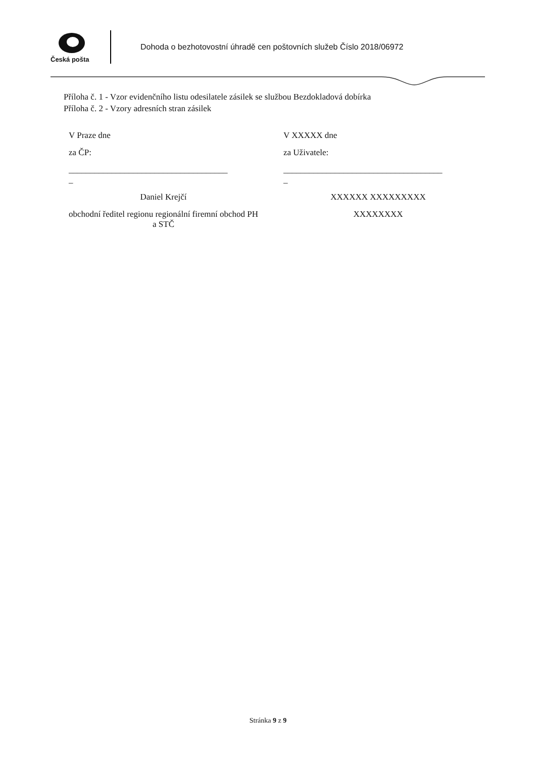Česká pošta
Dohoda o bezhotovostní úhradě cen poštovních služeb Číslo 2018/06972
Příloha č. 1 - Vzor evidenčního listu odesilatele zásilek se službou Bezdokladová dobírka
Příloha č. 2 - Vzory adresních stran zásilek
V Praze dne
za ČP:
_____________________________________
_
Daniel Krejčí
obchodní ředitel regionu regionální firemní obchod PH a STČ
V XXXXX dne
za Uživatele:
_____________________________________
_
XXXXXX XXXXXXXXX
XXXXXXXX
Stránka 9 z 9